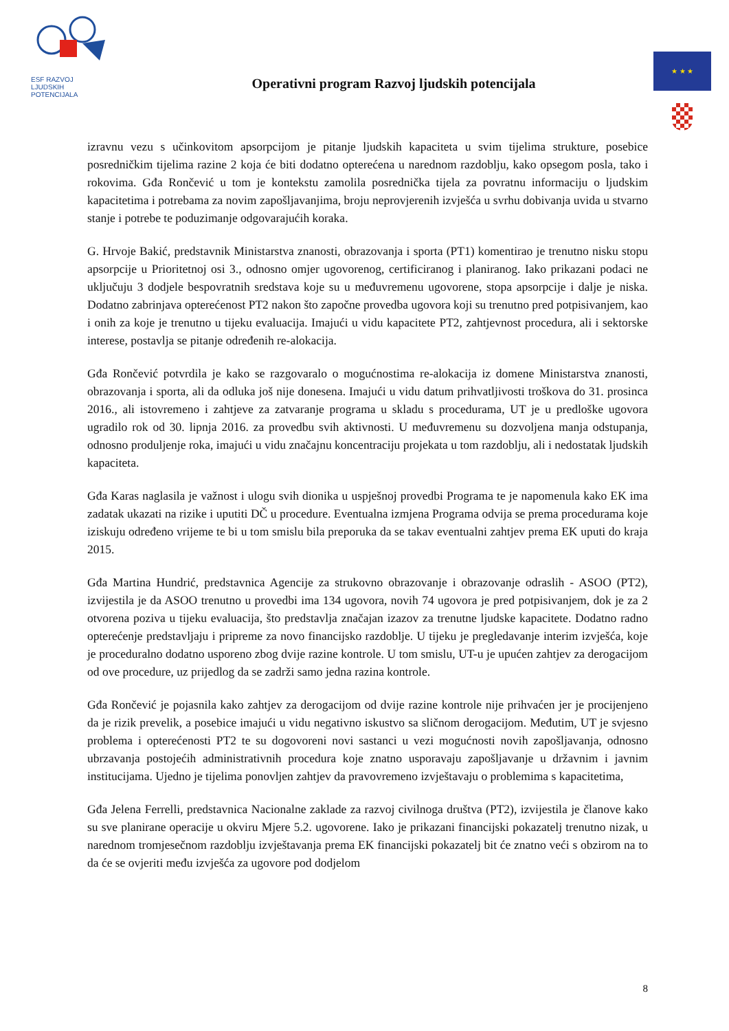ESF RAZVOJ
LJUDSKIH
POTENCIJALA
Operativni program Razvoj ljudskih potencijala
★ ★ ★
izravnu vezu s učinkovitom apsorpcijom je pitanje ljudskih kapaciteta u svim tijelima strukture, posebice posredničkim tijelima razine 2 koja će biti dodatno opterećena u narednom razdoblju, kako opsegom posla, tako i rokovima. Gđa Rončević u tom je kontekstu zamolila posrednička tijela za povratnu informaciju o ljudskim kapacitetima i potrebama za novim zapošljavanjima, broju neprovjerenih izvješća u svrhu dobivanja uvida u stvarno stanje i potrebe te poduzimanje odgovarajućih koraka.
G. Hrvoje Bakić, predstavnik Ministarstva znanosti, obrazovanja i sporta (PT1) komentirao je trenutno nisku stopu apsorpcije u Prioritetnoj osi 3., odnosno omjer ugovorenog, certificiranog i planiranog. Iako prikazani podaci ne uključuju 3 dodjele bespovratnih sredstava koje su u međuvremenu ugovorene, stopa apsorpcije i dalje je niska. Dodatno zabrinjava opterećenost PT2 nakon što započne provedba ugovora koji su trenutno pred potpisivanjem, kao i onih za koje je trenutno u tijeku evaluacija. Imajući u vidu kapacitete PT2, zahtjevnost procedura, ali i sektorske interese, postavlja se pitanje određenih re-alokacija.
Gđa Rončević potvrdila je kako se razgovaralo o mogućnostima re-alokacija iz domene Ministarstva znanosti, obrazovanja i sporta, ali da odluka još nije donesena. Imajući u vidu datum prihvatljivosti troškova do 31. prosinca 2016., ali istovremeno i zahtjeve za zatvaranje programa u skladu s procedurama, UT je u predloške ugovora ugradilo rok od 30. lipnja 2016. za provedbu svih aktivnosti. U međuvremenu su dozvoljena manja odstupanja, odnosno produljenje roka, imajući u vidu značajnu koncentraciju projekata u tom razdoblju, ali i nedostatak ljudskih kapaciteta.
Gđa Karas naglasila je važnost i ulogu svih dionika u uspješnoj provedbi Programa te je napomenula kako EK ima zadatak ukazati na rizike i uputiti DČ u procedure. Eventualna izmjena Programa odvija se prema procedurama koje iziskuju određeno vrijeme te bi u tom smislu bila preporuka da se takav eventualni zahtjev prema EK uputi do kraja 2015.
Gđa Martina Hundrić, predstavnica Agencije za strukovno obrazovanje i obrazovanje odraslih - ASOO (PT2), izvijestila je da ASOO trenutno u provedbi ima 134 ugovora, novih 74 ugovora je pred potpisivanjem, dok je za 2 otvorena poziva u tijeku evaluacija, što predstavlja značajan izazov za trenutne ljudske kapacitete. Dodatno radno opterećenje predstavljaju i pripreme za novo financijsko razdoblje. U tijeku je pregledavanje interim izvješća, koje je proceduralno dodatno usporeno zbog dvije razine kontrole. U tom smislu, UT-u je upućen zahtjev za derogacijom od ove procedure, uz prijedlog da se zadrži samo jedna razina kontrole.
Gđa Rončević je pojasnila kako zahtjev za derogacijom od dvije razine kontrole nije prihvaćen jer je procijenjeno da je rizik prevelik, a posebice imajući u vidu negativno iskustvo sa sličnom derogacijom. Međutim, UT je svjesno problema i opterećenosti PT2 te su dogovoreni novi sastanci u vezi mogućnosti novih zapošljavanja, odnosno ubrzavanja postojećih administrativnih procedura koje znatno usporavaju zapošljavanje u državnim i javnim institucijama. Ujedno je tijelima ponovljen zahtjev da pravovremeno izvještavaju o problemima s kapacitetima,
Gđa Jelena Ferrelli, predstavnica Nacionalne zaklade za razvoj civilnoga društva (PT2), izvijestila je članove kako su sve planirane operacije u okviru Mjere 5.2. ugovorene. Iako je prikazani financijski pokazatelj trenutno nizak, u narednom tromjesečnom razdoblju izvještavanja prema EK financijski pokazatelj bit će znatno veći s obzirom na to da će se ovjeriti među izvješća za ugovore pod dodjelom
8